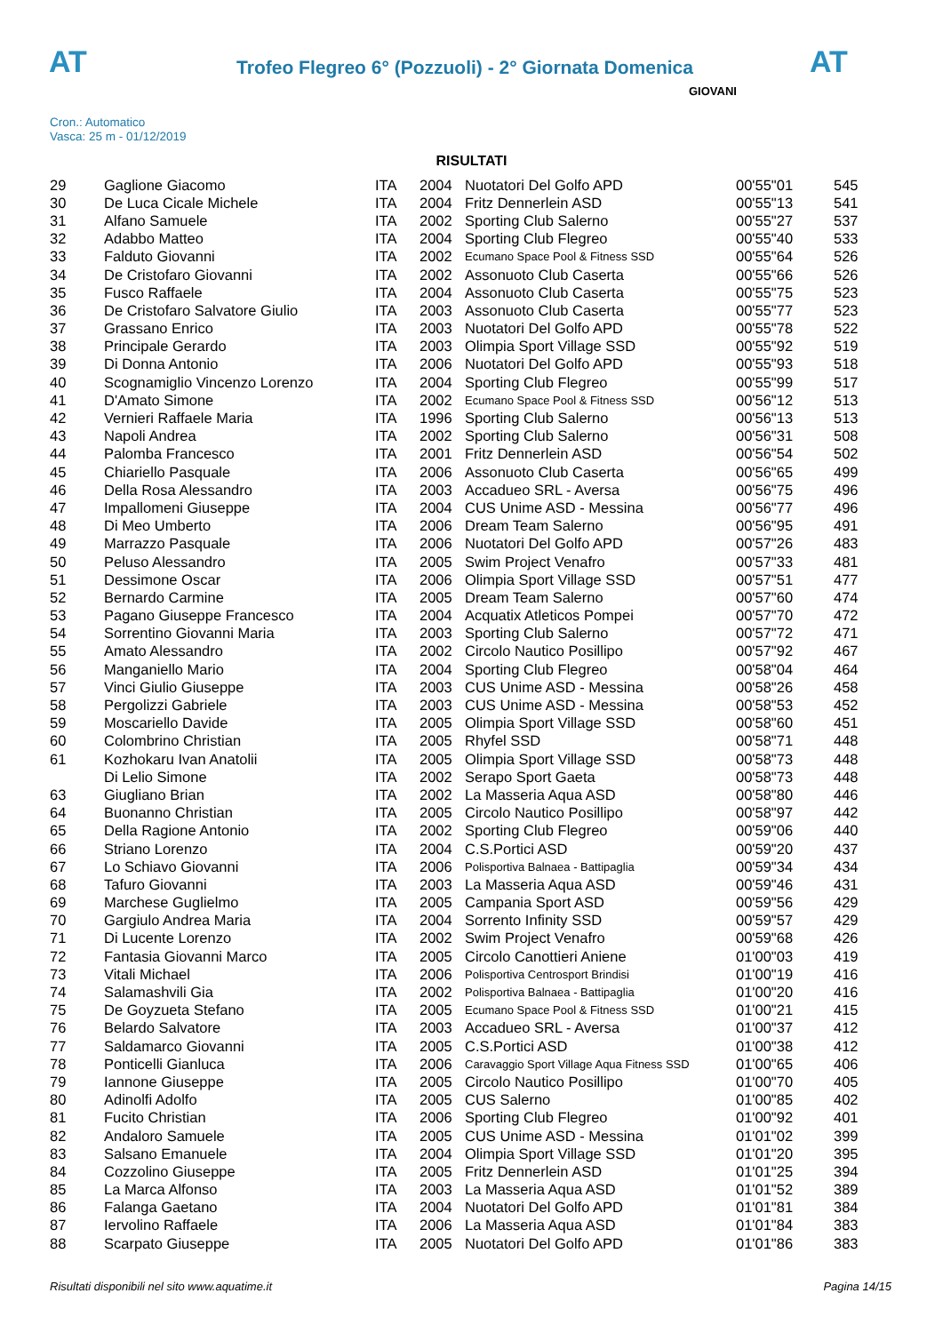AT
Trofeo Flegreo 6° (Pozzuoli) - 2° Giornata Domenica
AT
GIOVANI
Cron.: Automatico
Vasca: 25 m - 01/12/2019
RISULTATI
| 29 | Gaglione Giacomo | ITA | 2004 | Nuotatori Del Golfo APD | 00'55"01 | 545 |
| 30 | De Luca Cicale Michele | ITA | 2004 | Fritz Dennerlein ASD | 00'55"13 | 541 |
| 31 | Alfano Samuele | ITA | 2002 | Sporting Club Salerno | 00'55"27 | 537 |
| 32 | Adabbo Matteo | ITA | 2004 | Sporting Club Flegreo | 00'55"40 | 533 |
| 33 | Falduto Giovanni | ITA | 2002 | Ecumano Space Pool & Fitness SSD | 00'55"64 | 526 |
| 34 | De Cristofaro Giovanni | ITA | 2002 | Assonuoto Club Caserta | 00'55"66 | 526 |
| 35 | Fusco Raffaele | ITA | 2004 | Assonuoto Club Caserta | 00'55"75 | 523 |
| 36 | De Cristofaro Salvatore Giulio | ITA | 2003 | Assonuoto Club Caserta | 00'55"77 | 523 |
| 37 | Grassano Enrico | ITA | 2003 | Nuotatori Del Golfo APD | 00'55"78 | 522 |
| 38 | Principale Gerardo | ITA | 2003 | Olimpia Sport Village SSD | 00'55"92 | 519 |
| 39 | Di Donna Antonio | ITA | 2006 | Nuotatori Del Golfo APD | 00'55"93 | 518 |
| 40 | Scognamiglio Vincenzo Lorenzo | ITA | 2004 | Sporting Club Flegreo | 00'55"99 | 517 |
| 41 | D'Amato Simone | ITA | 2002 | Ecumano Space Pool & Fitness SSD | 00'56"12 | 513 |
| 42 | Vernieri Raffaele Maria | ITA | 1996 | Sporting Club Salerno | 00'56"13 | 513 |
| 43 | Napoli Andrea | ITA | 2002 | Sporting Club Salerno | 00'56"31 | 508 |
| 44 | Palomba Francesco | ITA | 2001 | Fritz Dennerlein ASD | 00'56"54 | 502 |
| 45 | Chiariello Pasquale | ITA | 2006 | Assonuoto Club Caserta | 00'56"65 | 499 |
| 46 | Della Rosa Alessandro | ITA | 2003 | Accadueo SRL - Aversa | 00'56"75 | 496 |
| 47 | Impallomeni Giuseppe | ITA | 2004 | CUS Unime ASD - Messina | 00'56"77 | 496 |
| 48 | Di Meo Umberto | ITA | 2006 | Dream Team Salerno | 00'56"95 | 491 |
| 49 | Marrazzo Pasquale | ITA | 2006 | Nuotatori Del Golfo APD | 00'57"26 | 483 |
| 50 | Peluso Alessandro | ITA | 2005 | Swim Project Venafro | 00'57"33 | 481 |
| 51 | Dessimone Oscar | ITA | 2006 | Olimpia Sport Village SSD | 00'57"51 | 477 |
| 52 | Bernardo Carmine | ITA | 2005 | Dream Team Salerno | 00'57"60 | 474 |
| 53 | Pagano Giuseppe Francesco | ITA | 2004 | Acquatix Atleticos Pompei | 00'57"70 | 472 |
| 54 | Sorrentino Giovanni Maria | ITA | 2003 | Sporting Club Salerno | 00'57"72 | 471 |
| 55 | Amato Alessandro | ITA | 2002 | Circolo Nautico Posillipo | 00'57"92 | 467 |
| 56 | Manganiello Mario | ITA | 2004 | Sporting Club Flegreo | 00'58"04 | 464 |
| 57 | Vinci Giulio Giuseppe | ITA | 2003 | CUS Unime ASD - Messina | 00'58"26 | 458 |
| 58 | Pergolizzi Gabriele | ITA | 2003 | CUS Unime ASD - Messina | 00'58"53 | 452 |
| 59 | Moscariello Davide | ITA | 2005 | Olimpia Sport Village SSD | 00'58"60 | 451 |
| 60 | Colombrino Christian | ITA | 2005 | Rhyfel SSD | 00'58"71 | 448 |
| 61 | Kozhokaru Ivan Anatolii | ITA | 2005 | Olimpia Sport Village SSD | 00'58"73 | 448 |
| | Di Lelio Simone | ITA | 2002 | Serapo Sport Gaeta | 00'58"73 | 448 |
| 63 | Giugliano Brian | ITA | 2002 | La Masseria Aqua ASD | 00'58"80 | 446 |
| 64 | Buonanno Christian | ITA | 2005 | Circolo Nautico Posillipo | 00'58"97 | 442 |
| 65 | Della Ragione Antonio | ITA | 2002 | Sporting Club Flegreo | 00'59"06 | 440 |
| 66 | Striano Lorenzo | ITA | 2004 | C.S.Portici ASD | 00'59"20 | 437 |
| 67 | Lo Schiavo Giovanni | ITA | 2006 | Polisportiva Balnaea - Battipaglia | 00'59"34 | 434 |
| 68 | Tafuro Giovanni | ITA | 2003 | La Masseria Aqua ASD | 00'59"46 | 431 |
| 69 | Marchese Guglielmo | ITA | 2005 | Campania Sport ASD | 00'59"56 | 429 |
| 70 | Gargiulo Andrea Maria | ITA | 2004 | Sorrento Infinity SSD | 00'59"57 | 429 |
| 71 | Di Lucente Lorenzo | ITA | 2002 | Swim Project Venafro | 00'59"68 | 426 |
| 72 | Fantasia Giovanni Marco | ITA | 2005 | Circolo Canottieri Aniene | 01'00"03 | 419 |
| 73 | Vitali Michael | ITA | 2006 | Polisportiva Centrosport Brindisi | 01'00"19 | 416 |
| 74 | Salamashvili Gia | ITA | 2002 | Polisportiva Balnaea - Battipaglia | 01'00"20 | 416 |
| 75 | De Goyzueta Stefano | ITA | 2005 | Ecumano Space Pool & Fitness SSD | 01'00"21 | 415 |
| 76 | Belardo Salvatore | ITA | 2003 | Accadueo SRL - Aversa | 01'00"37 | 412 |
| 77 | Saldamarco Giovanni | ITA | 2005 | C.S.Portici ASD | 01'00"38 | 412 |
| 78 | Ponticelli Gianluca | ITA | 2006 | Caravaggio Sport Village Aqua Fitness SSD | 01'00"65 | 406 |
| 79 | Iannone Giuseppe | ITA | 2005 | Circolo Nautico Posillipo | 01'00"70 | 405 |
| 80 | Adinolfi Adolfo | ITA | 2005 | CUS Salerno | 01'00"85 | 402 |
| 81 | Fucito Christian | ITA | 2006 | Sporting Club Flegreo | 01'00"92 | 401 |
| 82 | Andaloro Samuele | ITA | 2005 | CUS Unime ASD - Messina | 01'01"02 | 399 |
| 83 | Salsano Emanuele | ITA | 2004 | Olimpia Sport Village SSD | 01'01"20 | 395 |
| 84 | Cozzolino Giuseppe | ITA | 2005 | Fritz Dennerlein ASD | 01'01"25 | 394 |
| 85 | La Marca Alfonso | ITA | 2003 | La Masseria Aqua ASD | 01'01"52 | 389 |
| 86 | Falanga Gaetano | ITA | 2004 | Nuotatori Del Golfo APD | 01'01"81 | 384 |
| 87 | Iervolino Raffaele | ITA | 2006 | La Masseria Aqua ASD | 01'01"84 | 383 |
| 88 | Scarpato Giuseppe | ITA | 2005 | Nuotatori Del Golfo APD | 01'01"86 | 383 |
Risultati disponibili nel sito www.aquatime.it Pagina 14/15